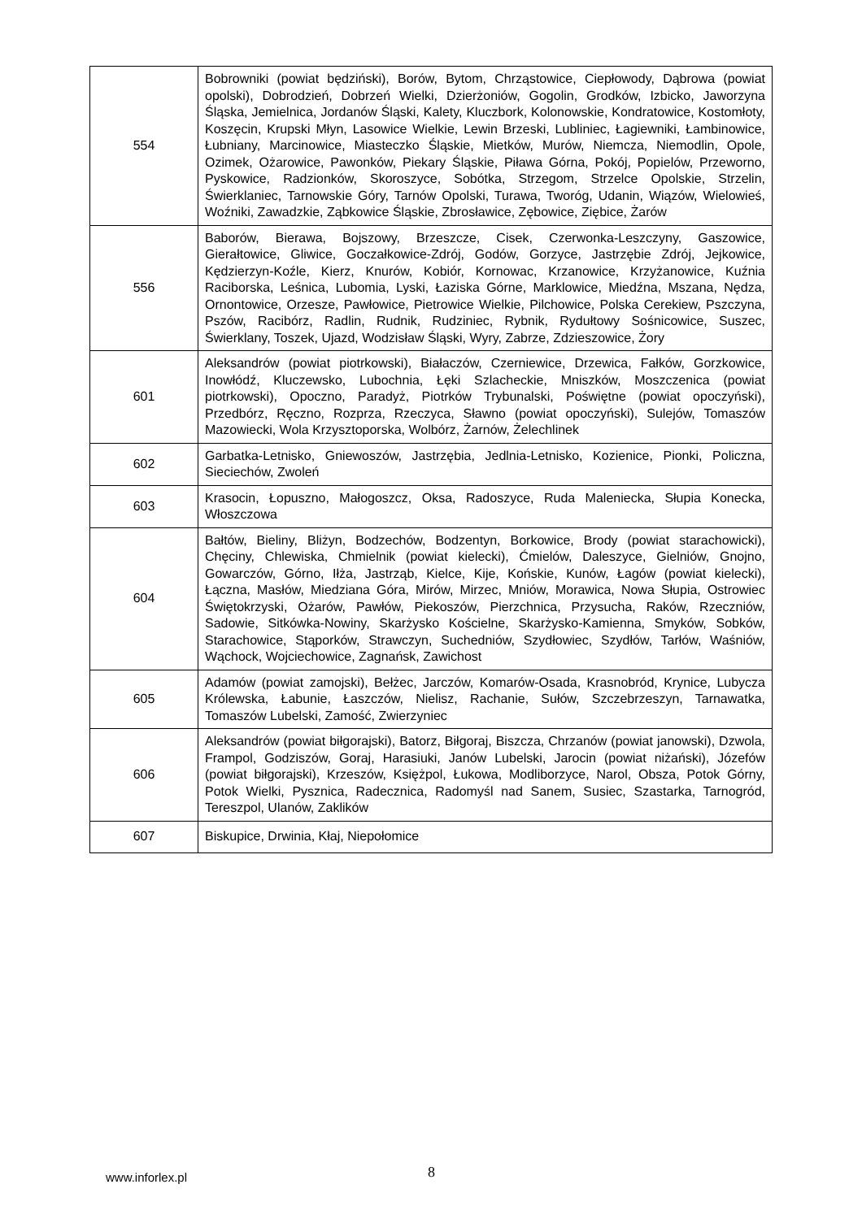| 554 | Bobrowniki (powiat będziński), Borów, Bytom, Chrząstowice, Ciepłowody, Dąbrowa (powiat opolski), Dobrodzień, Dobrzeń Wielki, Dzierżoniów, Gogolin, Grodków, Izbicko, Jaworzyna Śląska, Jemielnica, Jordanów Śląski, Kalety, Kluczbork, Kolonowskie, Kondratowice, Kostomłoty, Koszęcin, Krupski Młyn, Lasowice Wielkie, Lewin Brzeski, Lubliniec, Łagiewniki, Łambinowice, Łubniany, Marcinowice, Miasteczko Śląskie, Mietków, Murów, Niemcza, Niemodlin, Opole, Ozimek, Ożarowice, Pawonków, Piekary Śląskie, Piława Górna, Pokój, Popielów, Przeworno, Pyskowice, Radzionków, Skoroszyce, Sobótka, Strzegom, Strzelce Opolskie, Strzelin, Świerklaniec, Tarnowskie Góry, Tarnów Opolski, Turawa, Tworóg, Udanin, Wiązów, Wielowieś, Woźniki, Zawadzkie, Ząbkowice Śląskie, Zbrosławice, Zębowice, Ziębice, Żarów |
| 556 | Baborów, Bierawa, Bojszowy, Brzeszcze, Cisek, Czerwonka-Leszczyny, Gaszowice, Gierałtowice, Gliwice, Goczałkowice-Zdrój, Godów, Gorzyce, Jastrzębie Zdrój, Jejkowice, Kędzierzyn-Koźle, Kierz, Knurów, Kobiór, Kornowac, Krzanowice, Krzyżanowice, Kuźnia Raciborska, Leśnica, Lubomia, Lyski, Łaziska Górne, Marklowice, Miedźna, Mszana, Nędza, Ornontowice, Orzesze, Pawłowice, Pietrowice Wielkie, Pilchowice, Polska Cerekiew, Pszczyna, Pszów, Racibórz, Radlin, Rudnik, Rudziniec, Rybnik, Rydułtowy Sośnicowice, Suszec, Świerklany, Toszek, Ujazd, Wodzisław Śląski, Wyry, Zabrze, Zdzieszowice, Żory |
| 601 | Aleksandrów (powiat piotrkowski), Białaczów, Czerniewice, Drzewica, Fałków, Gorzkowice, Inowłódź, Kluczewsko, Lubochnia, Łęki Szlacheckie, Mniszków, Moszczenica (powiat piotrkowski), Opoczno, Paradyż, Piotrków Trybunalski, Poświętne (powiat opoczyński), Przedbórz, Ręczno, Rozprza, Rzeczyca, Sławno (powiat opoczyński), Sulejów, Tomaszów Mazowiecki, Wola Krzysztoporska, Wolbórz, Żarnów, Żelechlinek |
| 602 | Garbatka-Letnisko, Gniewoszów, Jastrzębia, Jedlnia-Letnisko, Kozienice, Pionki, Policzna, Sieciechów, Zwoleń |
| 603 | Krasocin, Łopuszno, Małogoszcz, Oksa, Radoszyce, Ruda Maleniecka, Słupia Konecka, Włoszczowa |
| 604 | Bałtów, Bieliny, Bliżyn, Bodzechów, Bodzentyn, Borkowice, Brody (powiat starachowicki), Chęciny, Chlewiska, Chmielnik (powiat kielecki), Ćmielów, Daleszyce, Gielniów, Gnojno, Gowarczów, Górno, Iłża, Jastrząb, Kielce, Kije, Końskie, Kunów, Łagów (powiat kielecki), Łączna, Masłów, Miedziana Góra, Mirów, Mirzec, Mniów, Morawica, Nowa Słupia, Ostrowiec Świętokrzyski, Ożarów, Pawłów, Piekoszów, Pierzchnica, Przysucha, Raków, Rzeczniów, Sadowie, Sitkówka-Nowiny, Skarżysko Kościelne, Skarżysko-Kamienna, Smyków, Sobków, Starachowice, Stąporków, Strawczyn, Suchedniów, Szydłowiec, Szydłów, Tarłów, Waśniów, Wąchock, Wojciechowice, Zagnańsk, Zawichost |
| 605 | Adamów (powiat zamojski), Bełżec, Jarczów, Komarów-Osada, Krasnobród, Krynice, Lubycza Królewska, Łabunie, Łaszczów, Nielisz, Rachanie, Sułów, Szczebrzeszyn, Tarnawatka, Tomaszów Lubelski, Zamość, Zwierzyniec |
| 606 | Aleksandrów (powiat biłgorajski), Batorz, Biłgoraj, Biszcza, Chrzanów (powiat janowski), Dzwola, Frampol, Godziszów, Goraj, Harasiuki, Janów Lubelski, Jarocin (powiat niżański), Józefów (powiat biłgorajski), Krzeszów, Księżpol, Łukowa, Modliborzyce, Narol, Obsza, Potok Górny, Potok Wielki, Pysznica, Radecznica, Radomyśl nad Sanem, Susiec, Szastarka, Tarnogród, Tereszpol, Ulanów, Zaklików |
| 607 | Biskupice, Drwinia, Kłaj, Niepołomice |
www.inforlex.pl 8